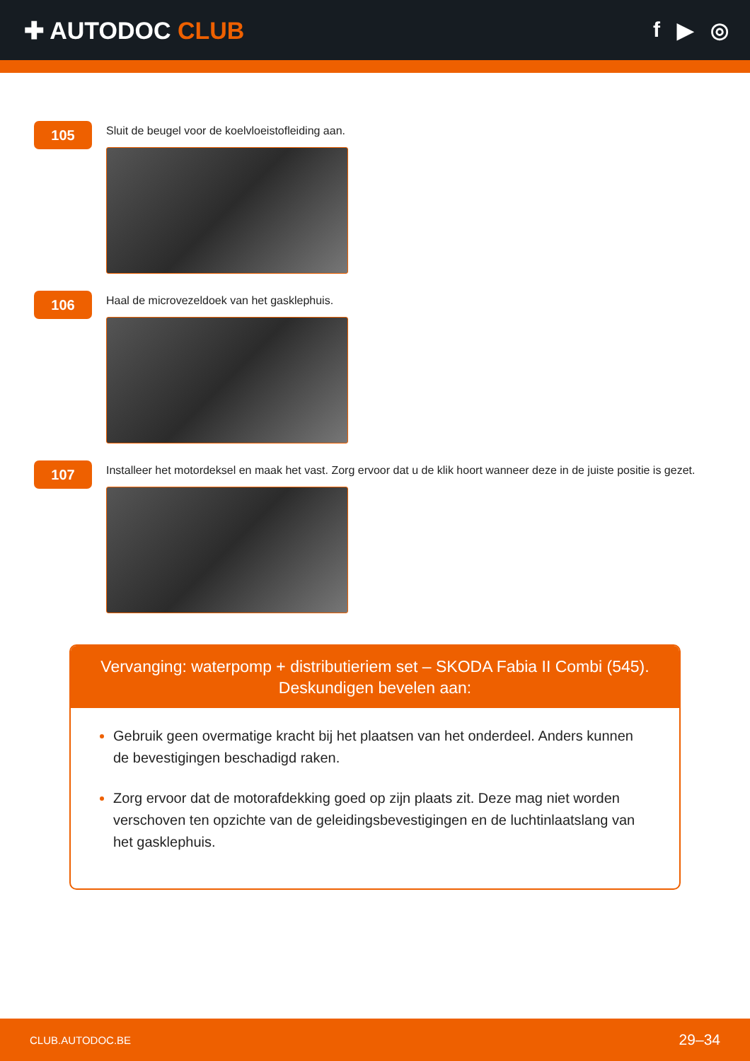✚ AUTODOC CLUB f ▶ ◎
105
Sluit de beugel voor de koelvloeistofleiding aan.
106
Haal de microvezeldoek van het gasklephuis.
107
Installeer het motordeksel en maak het vast. Zorg ervoor dat u de klik hoort wanneer deze in de juiste positie is gezet.
Vervanging: waterpomp + distributieriem set – SKODA Fabia II Combi (545).
Deskundigen bevelen aan:
Gebruik geen overmatige kracht bij het plaatsen van het onderdeel. Anders kunnen de bevestigingen beschadigd raken.
Zorg ervoor dat de motorafdekking goed op zijn plaats zit. Deze mag niet worden verschoven ten opzichte van de geleidingsbevestigingen en de luchtinlaatslang van het gasklephuis.
CLUB.AUTODOC.BE 29–34